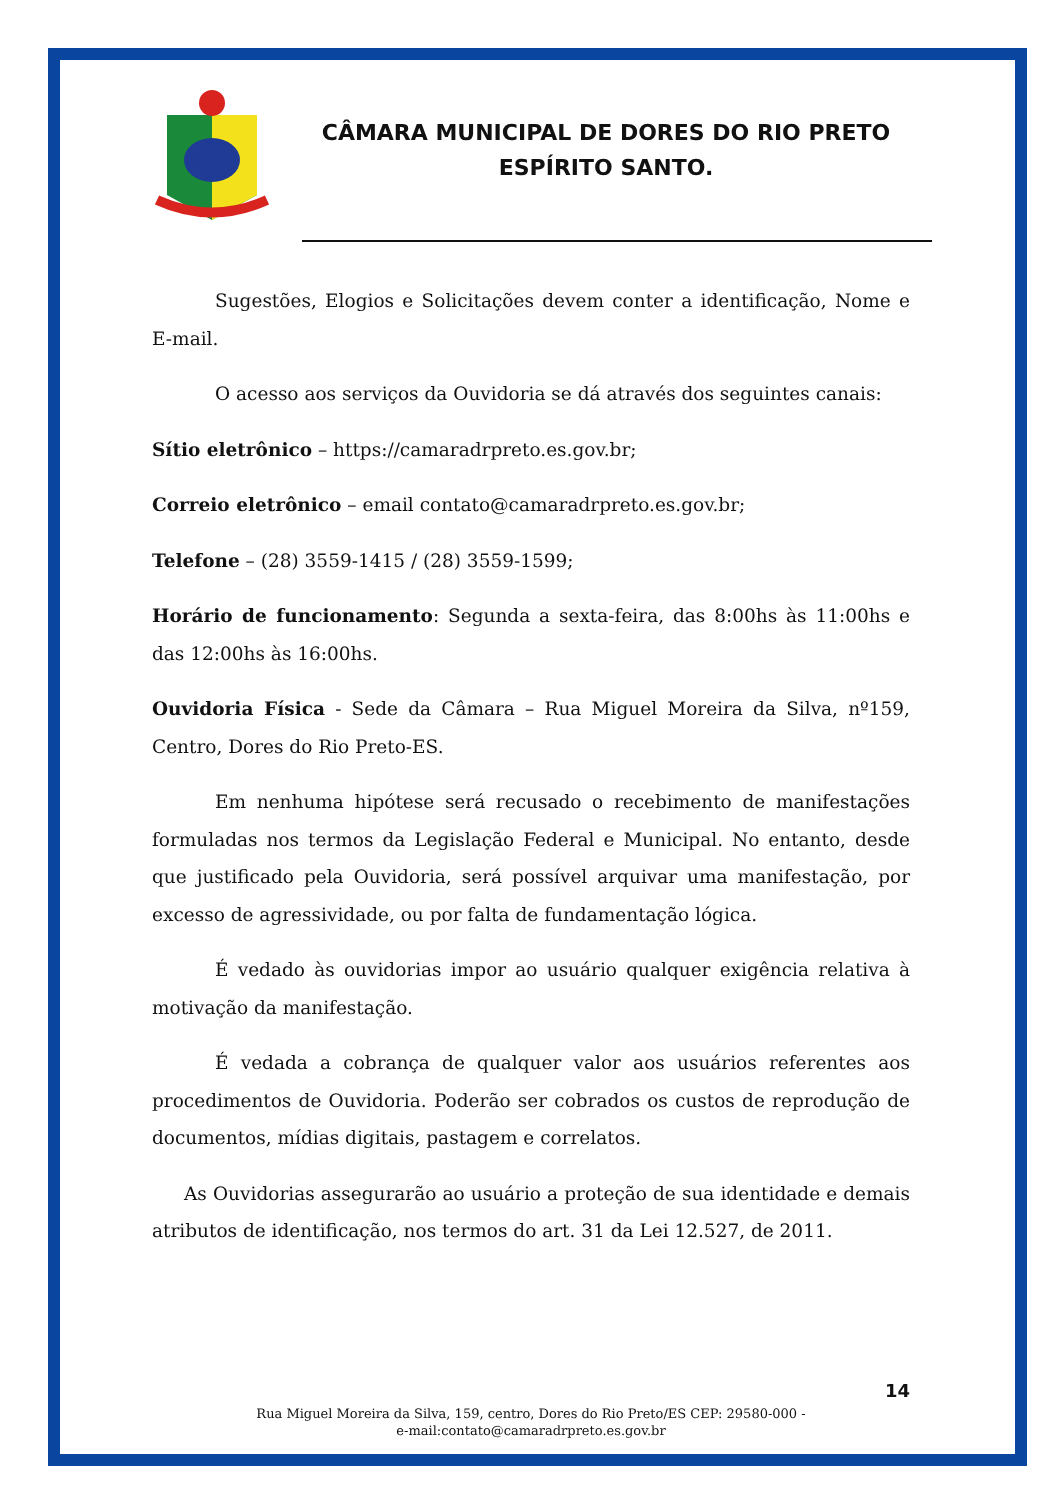CÂMARA MUNICIPAL DE DORES DO RIO PRETO
ESPÍRITO SANTO.
Sugestões, Elogios e Solicitações devem conter a identificação, Nome e E-mail.
O acesso aos serviços da Ouvidoria se dá através dos seguintes canais:
Sítio eletrônico – https://camaradrpreto.es.gov.br;
Correio eletrônico – email contato@camaradrpreto.es.gov.br;
Telefone – (28) 3559-1415 / (28) 3559-1599;
Horário de funcionamento: Segunda a sexta-feira, das 8:00hs às 11:00hs e das 12:00hs às 16:00hs.
Ouvidoria Física - Sede da Câmara – Rua Miguel Moreira da Silva, nº159, Centro, Dores do Rio Preto-ES.
Em nenhuma hipótese será recusado o recebimento de manifestações formuladas nos termos da Legislação Federal e Municipal. No entanto, desde que justificado pela Ouvidoria, será possível arquivar uma manifestação, por excesso de agressividade, ou por falta de fundamentação lógica.
É vedado às ouvidorias impor ao usuário qualquer exigência relativa à motivação da manifestação.
É vedada a cobrança de qualquer valor aos usuários referentes aos procedimentos de Ouvidoria. Poderão ser cobrados os custos de reprodução de documentos, mídias digitais, pastagem e correlatos.
As Ouvidorias assegurarão ao usuário a proteção de sua identidade e demais atributos de identificação, nos termos do art. 31 da Lei 12.527, de 2011.
14
Rua Miguel Moreira da Silva, 159, centro, Dores do Rio Preto/ES CEP: 29580-000 -
e-mail:contato@camaradrpreto.es.gov.br